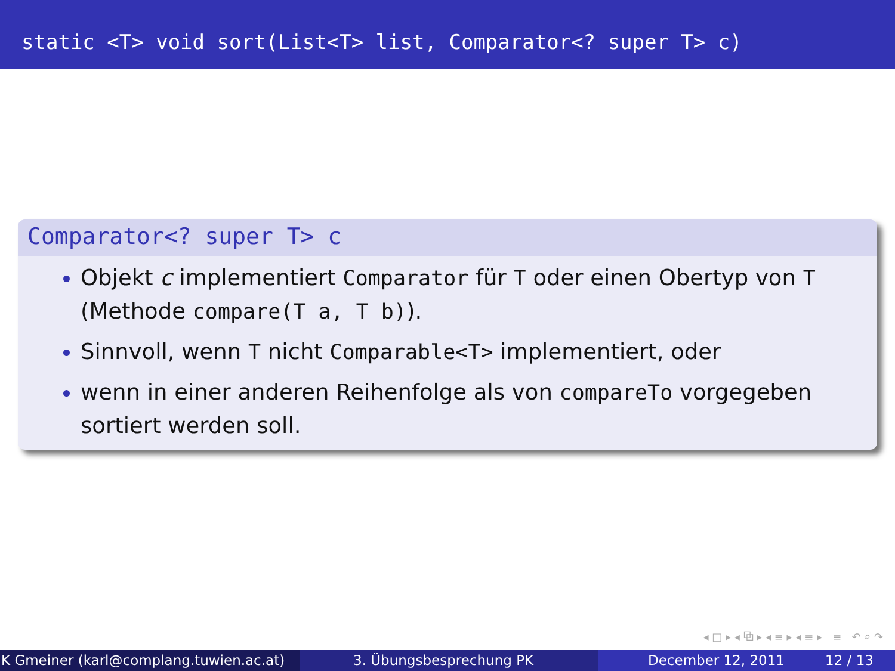static <T> void sort(List<T> list, Comparator<? super T> c)
Comparator<? super T> c
Objekt c implementiert Comparator für T oder einen Obertyp von T (Methode compare(T a, T b)).
Sinnvoll, wenn T nicht Comparable<T> implementiert, oder
wenn in einer anderen Reihenfolge als von compareTo vorgegeben sortiert werden soll.
◂ □ ▸ ◂ ⧉ ▸ ◂ ≡ ▸ ◂ ≡ ▸ ≡ ↶ ⌕ ↷
K Gmeiner (karl@complang.tuwien.ac.at)
3. Übungsbesprechung PK December 12, 2011 12 / 13